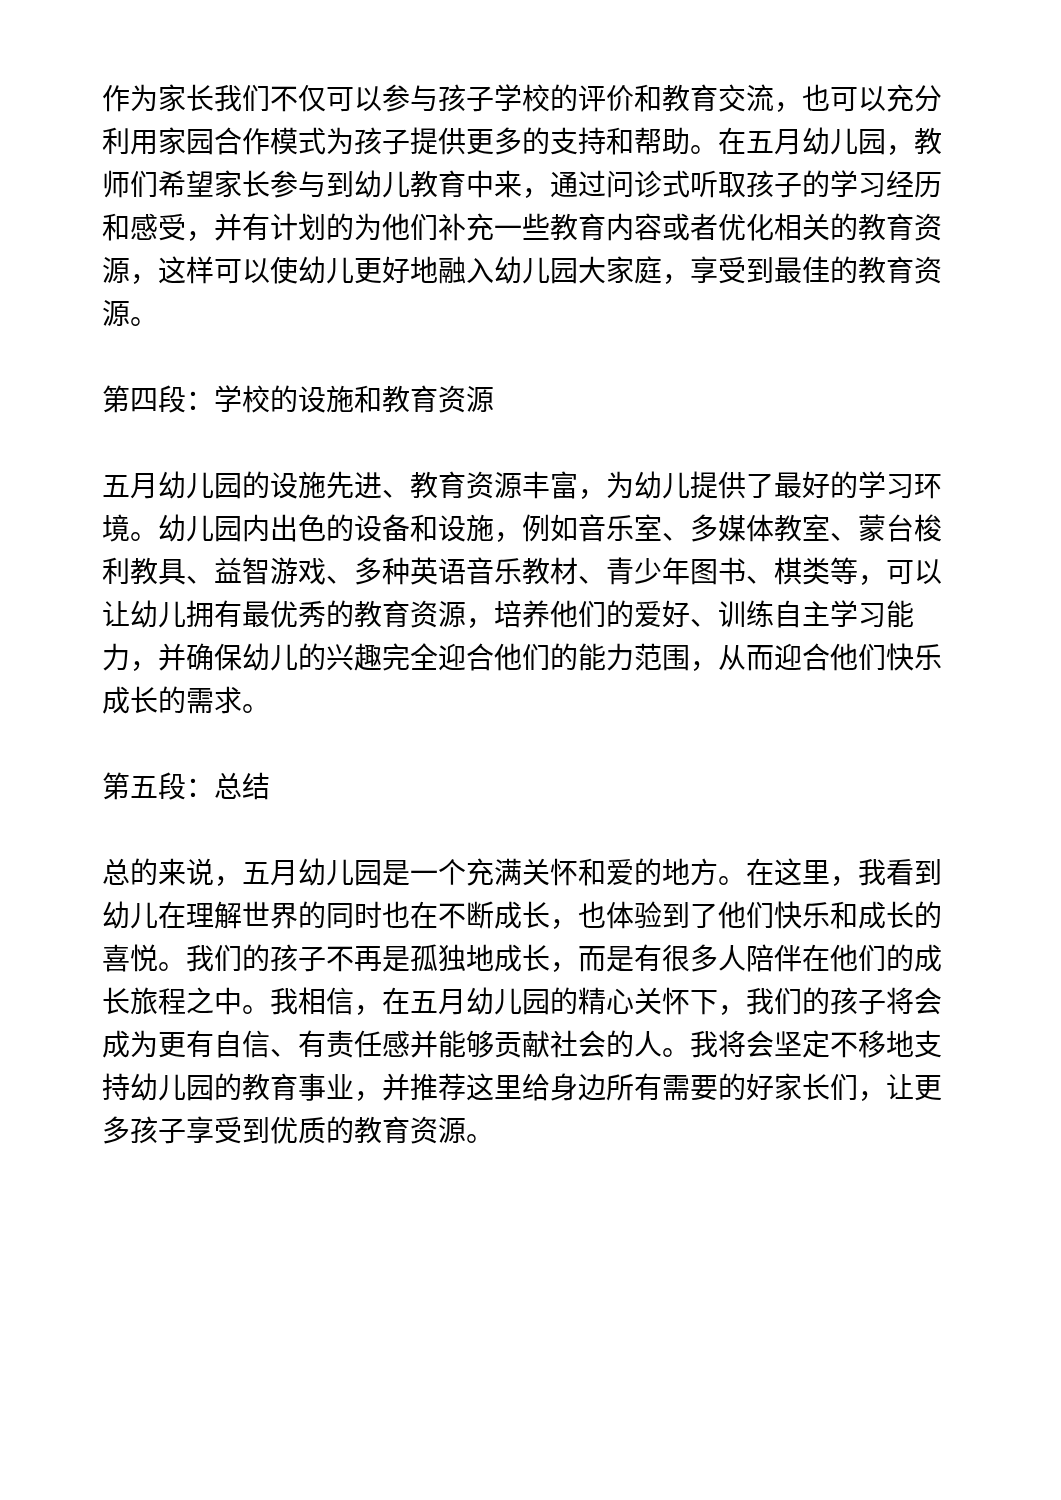作为家长我们不仅可以参与孩子学校的评价和教育交流，也可以充分利用家园合作模式为孩子提供更多的支持和帮助。在五月幼儿园，教师们希望家长参与到幼儿教育中来，通过问诊式听取孩子的学习经历和感受，并有计划的为他们补充一些教育内容或者优化相关的教育资源，这样可以使幼儿更好地融入幼儿园大家庭，享受到最佳的教育资源。
第四段：学校的设施和教育资源
五月幼儿园的设施先进、教育资源丰富，为幼儿提供了最好的学习环境。幼儿园内出色的设备和设施，例如音乐室、多媒体教室、蒙台梭利教具、益智游戏、多种英语音乐教材、青少年图书、棋类等，可以让幼儿拥有最优秀的教育资源，培养他们的爱好、训练自主学习能力，并确保幼儿的兴趣完全迎合他们的能力范围，从而迎合他们快乐成长的需求。
第五段：总结
总的来说，五月幼儿园是一个充满关怀和爱的地方。在这里，我看到幼儿在理解世界的同时也在不断成长，也体验到了他们快乐和成长的喜悦。我们的孩子不再是孤独地成长，而是有很多人陪伴在他们的成长旅程之中。我相信，在五月幼儿园的精心关怀下，我们的孩子将会成为更有自信、有责任感并能够贡献社会的人。我将会坚定不移地支持幼儿园的教育事业，并推荐这里给身边所有需要的好家长们，让更多孩子享受到优质的教育资源。